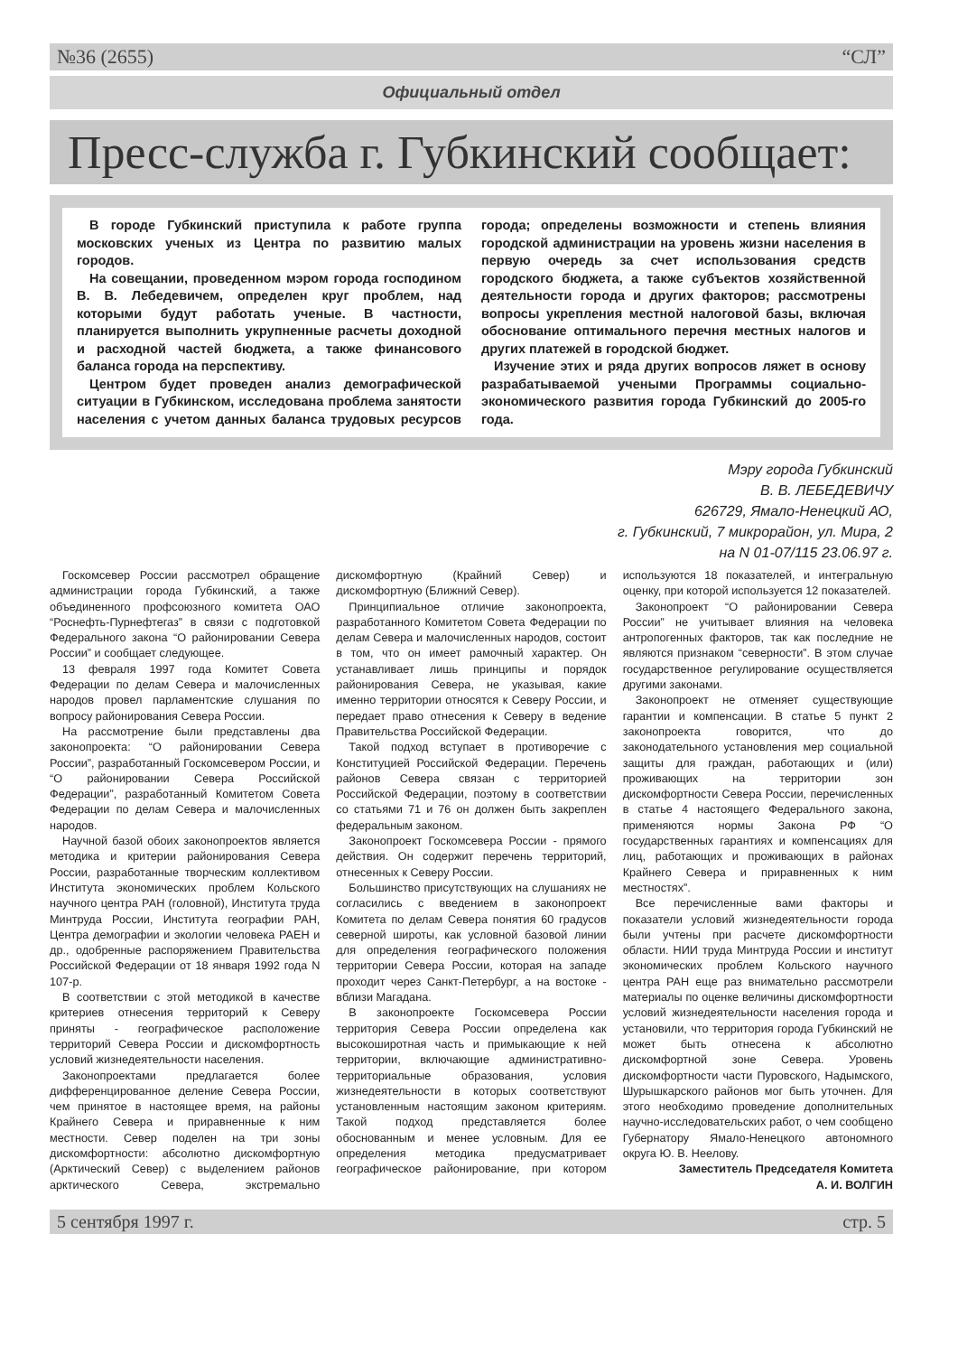№36 (2655) “СЛ”
Официальный отдел
Пресс-служба г. Губкинский сообщает:
В городе Губкинский приступила к работе группа московских ученых из Центра по развитию малых городов.
На совещании, проведенном мэром города господином В. В. Лебедевичем, определен круг проблем, над которыми будут работать ученые. В частности, планируется выполнить укрупненные расчеты доходной и расходной частей бюджета, а также финансового баланса города на перспективу.
Центром будет проведен анализ демографической ситуации в Губкинском, исследована проблема занятости населения с учетом данных баланса трудовых ресурсов города; определены возможности и степень влияния городской администрации на уровень жизни населения в первую очередь за счет использования средств городского бюджета, а также субъектов хозяйственной деятельности города и других факторов; рассмотрены вопросы укрепления местной налоговой базы, включая обоснование оптимального перечня местных налогов и других платежей в городской бюджет.
Изучение этих и ряда других вопросов ляжет в основу разрабатываемой учеными Программы социально-экономического развития города Губкинский до 2005-го года.
Мэру города Губкинский
В. В. ЛЕБЕДЕВИЧУ
626729, Ямало-Ненецкий АО,
г. Губкинский, 7 микрорайон, ул. Мира, 2
на N 01-07/115 23.06.97 г.
Госкомсевер России рассмотрел обращение администрации города Губкинский, а также объединенного профсоюзного комитета ОАО “Роснефть-Пурнефтегаз” в связи с подготовкой Федерального закона “О районировании Севера России” и сообщает следующее.
13 февраля 1997 года Комитет Совета Федерации по делам Севера и малочисленных народов провел парламентские слушания по вопросу районирования Севера России.
На рассмотрение были представлены два законопроекта: “О районировании Севера России”, разработанный Госкомсевером России, и “О районировании Севера Российской Федерации”, разработанный Комитетом Совета Федерации по делам Севера и малочисленных народов.
Научной базой обоих законопроектов является методика и критерии районирования Севера России, разработанные творческим коллективом Института экономических проблем Кольского научного центра РАН (головной), Института труда Минтруда России, Института географии РАН, Центра демографии и экологии человека РАЕН и др., одобренные распоряжением Правительства Российской Федерации от 18 января 1992 года N 107-р.
В соответствии с этой методикой в качестве критериев отнесения территорий к Северу приняты - географическое расположение территорий Севера России и дискомфортность условий жизнедеятельности населения.
Законопроектами предлагается более дифференцированное деление Севера России, чем принятое в настоящее время, на районы Крайнего Севера и приравненные к ним местности. Север поделен на три зоны дискомфортности: абсолютно дискомфортную (Арктический Север) с выделением районов арктического Севера, экстремально дискомфортную (Крайний Север) и дискомфортную (Ближний Север).
Принципиальное отличие законопроекта, разработанного Комитетом Совета Федерации по делам Севера и малочисленных народов, состоит в том, что он имеет рамочный характер. Он устанавливает лишь принципы и порядок районирования Севера, не указывая, какие именно территории относятся к Северу России, и передает право отнесения к Северу в ведение Правительства Российской Федерации.
Такой подход вступает в противоречие с Конституцией Российской Федерации. Перечень районов Севера связан с территорией Российской Федерации, поэтому в соответствии со статьями 71 и 76 он должен быть закреплен федеральным законом.
Законопроект Госкомсевера России - прямого действия. Он содержит перечень территорий, отнесенных к Северу России.
Большинство присутствующих на слушаниях не согласились с введением в законопроект Комитета по делам Севера понятия 60 градусов северной широты, как условной базовой линии для определения географического положения территории Севера России, которая на западе проходит через Санкт-Петербург, а на востоке - вблизи Магадана.
В законопроекте Госкомсевера России территория Севера России определена как высокоширотная часть и примыкающие к ней территории, включающие административно-территориальные образования, условия жизнедеятельности в которых соответствуют установленным настоящим законом критериям. Такой подход представляется более обоснованным и менее условным. Для ее определения методика предусматривает географическое районирование, при котором используются 18 показателей, и интегральную оценку, при которой используется 12 показателей.
Законопроект “О районировании Севера России” не учитывает влияния на человека антропогенных факторов, так как последние не являются признаком “северности”. В этом случае государственное регулирование осуществляется другими законами.
Законопроект не отменяет существующие гарантии и компенсации. В статье 5 пункт 2 законопроекта говорится, что до законодательного установления мер социальной защиты для граждан, работающих и (или) проживающих на территории зон дискомфортности Севера России, перечисленных в статье 4 настоящего Федерального закона, применяются нормы Закона РФ “О государственных гарантиях и компенсациях для лиц, работающих и проживающих в районах Крайнего Севера и приравненных к ним местностях”.
Все перечисленные вами факторы и показатели условий жизнедеятельности города были учтены при расчете дискомфортности области. НИИ труда Минтруда России и институт экономических проблем Кольского научного центра РАН еще раз внимательно рассмотрели материалы по оценке величины дискомфортности условий жизнедеятельности населения города и установили, что территория города Губкинский не может быть отнесена к абсолютно дискомфортной зоне Севера. Уровень дискомфортности части Пуровского, Надымского, Шурышкарского районов мог быть уточнен. Для этого необходимо проведение дополнительных научно-исследовательских работ, о чем сообщено Губернатору Ямало-Ненецкого автономного округа Ю. В. Неелову.
Заместитель Председателя Комитета
А. И. ВОЛГИН
5 сентября 1997 г. стр. 5